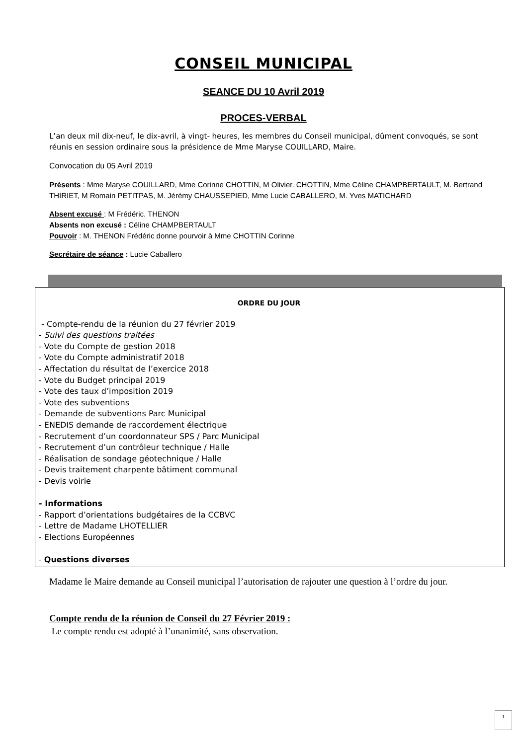CONSEIL MUNICIPAL
SEANCE DU 10 Avril 2019
PROCES-VERBAL
L’an deux mil dix-neuf, le dix-avril, à vingt- heures, les membres du Conseil municipal, dûment convoqués, se sont réunis en session ordinaire sous la présidence de Mme Maryse COUILLARD, Maire.
Convocation du 05 Avril 2019
Présents : Mme Maryse COUILLARD, Mme Corinne CHOTTIN, M Olivier. CHOTTIN, Mme Céline CHAMPBERTAULT, M. Bertrand THIRIET, M Romain PETITPAS, M. Jérémy CHAUSSEPIED, Mme Lucie CABALLERO, M. Yves MATICHARD
Absent excusé : M Frédéric. THENON
Absents non excusé : Céline CHAMPBERTAULT
Pouvoir : M. THENON Frédéric donne pourvoir à Mme CHOTTIN Corinne
Secrétaire de séance : Lucie Caballero
ORDRE DU JOUR
- Compte-rendu de la réunion du 27 février 2019
- Suivi des questions traitées
- Vote du Compte de gestion 2018
- Vote du Compte administratif 2018
- Affectation du résultat de l’exercice 2018
- Vote du Budget principal 2019
- Vote des taux d’imposition 2019
- Vote des subventions
- Demande de subventions Parc Municipal
- ENEDIS demande de raccordement électrique
- Recrutement d’un coordonnateur SPS / Parc Municipal
- Recrutement d’un contrôleur technique / Halle
- Réalisation de sondage géotechnique / Halle
- Devis traitement charpente bâtiment communal
- Devis voirie
- Informations
- Rapport d’orientations budgétaires de la CCBVC
- Lettre de Madame LHOTELLIER
- Elections Européennes
- Questions diverses
Madame le Maire demande au Conseil municipal l’autorisation de rajouter une question à l’ordre du jour.
Compte rendu de la réunion de Conseil du 27 Février 2019 :
Le compte rendu est adopté à l’unanimité, sans observation.
1